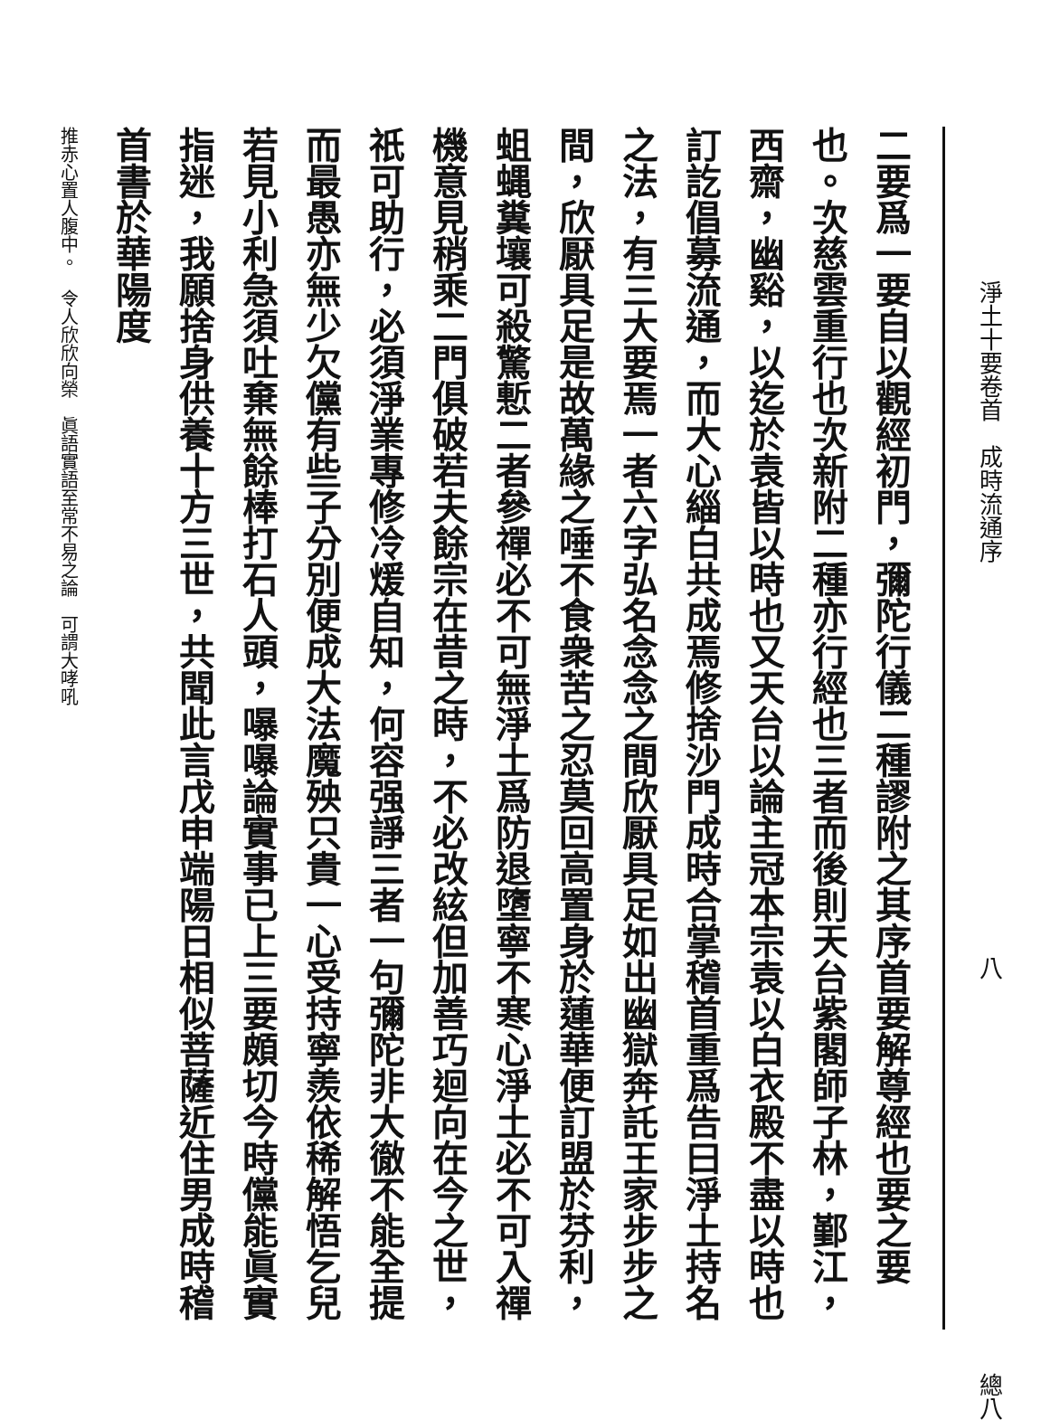淨土十要卷首　成時流通序 八 總八
二要爲一要自以觀經初門，彌陀行儀二種謬附之其序首要解尊經也要之要也。次慈雲重行也次新附二種亦行經也三者而後則天台紫閣師子林，鄞江，西齋，幽谿，以迄於袁皆以時也又天台以論主冠本宗袁以白衣殿不盡以時也訂訖倡募流通，而大心緇白共成焉修捨沙門成時合掌稽首重爲告曰淨土持名之法，有三大要焉一者六字弘名念念之間欣厭具足如出幽獄奔託王家步步之間，欣厭具足是故萬緣之唾不食衆苦之忍莫回高置身於蓮華便訂盟於芬利，蛆蝿糞壤可殺驚慙二者參禪必不可無淨土爲防退墮寧不寒心淨土必不可入禪機意見稍乘二門俱破若夫餘宗在昔之時，不必改絃但加善巧迴向在今之世，祇可助行，必須淨業專修冷煖自知，何容强諍三者一句彌陀非大徹不能全提而最愚亦無少欠儻有些子分別便成大法魔殃只貴一心受持寧羨依稀解悟乞兒若見小利急須吐棄無餘棒打石人頭，嚗嚗論實事已上三要頗切今時儻能眞實指迷，我願捨身供養十方三世，共聞此言戊申端陽日相似菩薩近住男成時稽首書於華陽度
推赤心置人腹中。　令人欣欣向榮　眞語實語至常不易之論　可謂大哮吼